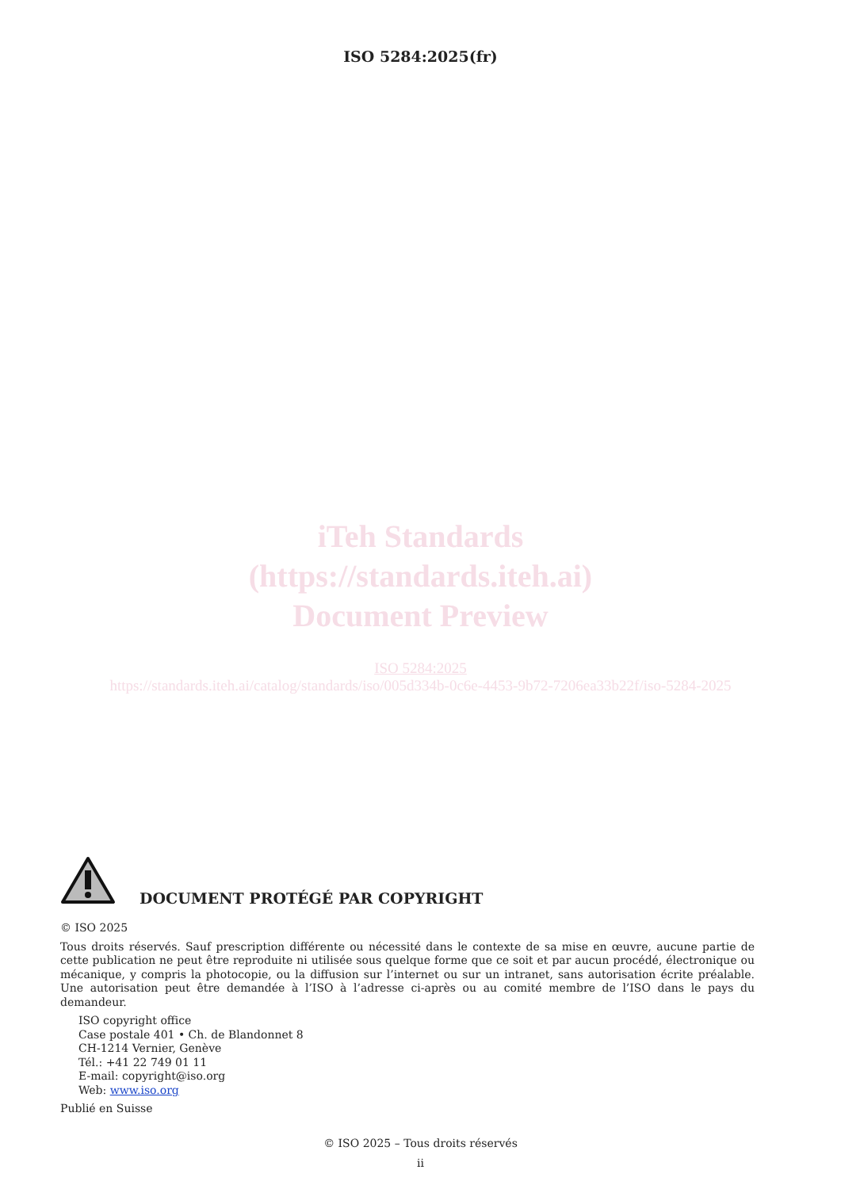ISO 5284:2025(fr)
iTeh Standards
(https://standards.iteh.ai)
Document Preview
ISO 5284:2025
https://standards.iteh.ai/catalog/standards/iso/005d334b-0c6e-4453-9b72-7206ea33b22f/iso-5284-2025
DOCUMENT PROTÉGÉ PAR COPYRIGHT
© ISO 2025
Tous droits réservés. Sauf prescription différente ou nécessité dans le contexte de sa mise en œuvre, aucune partie de cette publication ne peut être reproduite ni utilisée sous quelque forme que ce soit et par aucun procédé, électronique ou mécanique, y compris la photocopie, ou la diffusion sur l’internet ou sur un intranet, sans autorisation écrite préalable. Une autorisation peut être demandée à l’ISO à l’adresse ci-après ou au comité membre de l’ISO dans le pays du demandeur.
ISO copyright office
Case postale 401 • Ch. de Blandonnet 8
CH-1214 Vernier, Genève
Tél.: +41 22 749 01 11
E-mail: copyright@iso.org
Web: www.iso.org
Publié en Suisse
© ISO 2025 – Tous droits réservés
ii